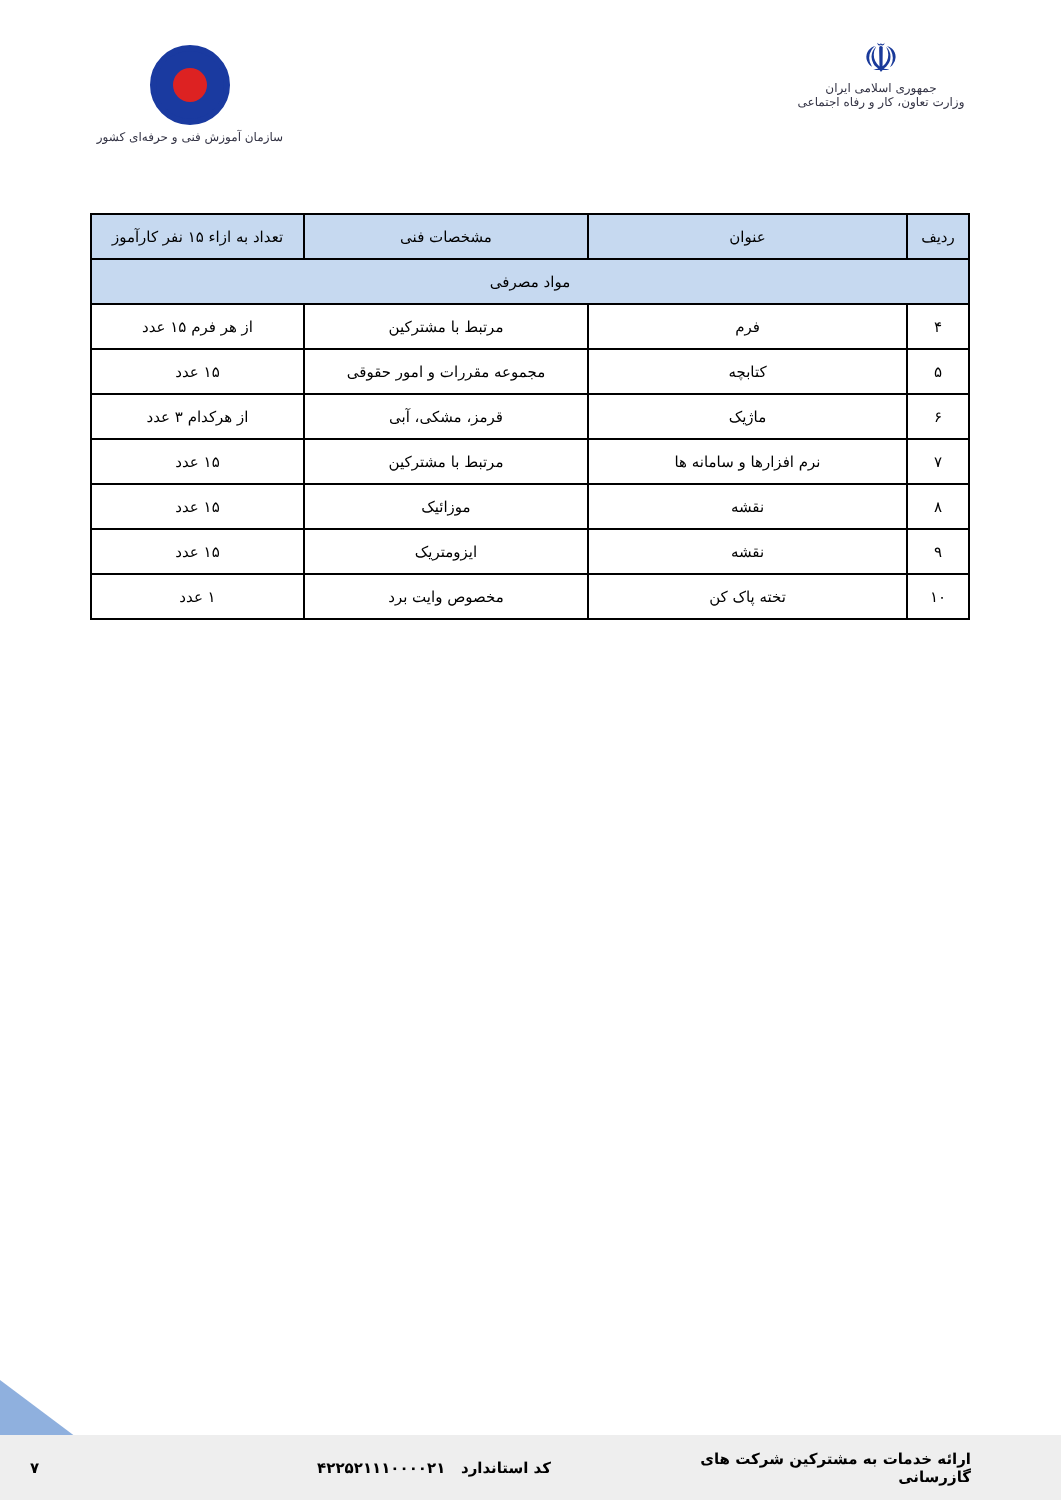☫
جمهوری اسلامی ایران
وزارت تعاون، کار و رفاه اجتماعی
سازمان آموزش فنی و حرفه‌ای کشور
| ردیف | عنوان | مشخصات فنی | تعداد به ازاء ۱۵ نفر کارآموز |
| --- | --- | --- | --- |
| مواد مصرفی | | | |
| ۴ | فرم | مرتبط با مشترکین | از هر فرم ۱۵ عدد |
| ۵ | کتابچه | مجموعه مقررات و امور حقوقی | ۱۵ عدد |
| ۶ | ماژیک | قرمز، مشکی، آبی | از هرکدام ۳ عدد |
| ۷ | نرم افزارها و سامانه ها | مرتبط با مشترکین | ۱۵ عدد |
| ۸ | نقشه | موزائیک | ۱۵ عدد |
| ۹ | نقشه | ایزومتریک | ۱۵ عدد |
| ۱۰ | تخته پاک کن | مخصوص وایت برد | ۱ عدد |
ارائه خدمات به مشترکین شرکت های گازرسانی
کد استاندارد ۴۲۲۵۲۱۱۱۰۰۰۰۲۱ ۷